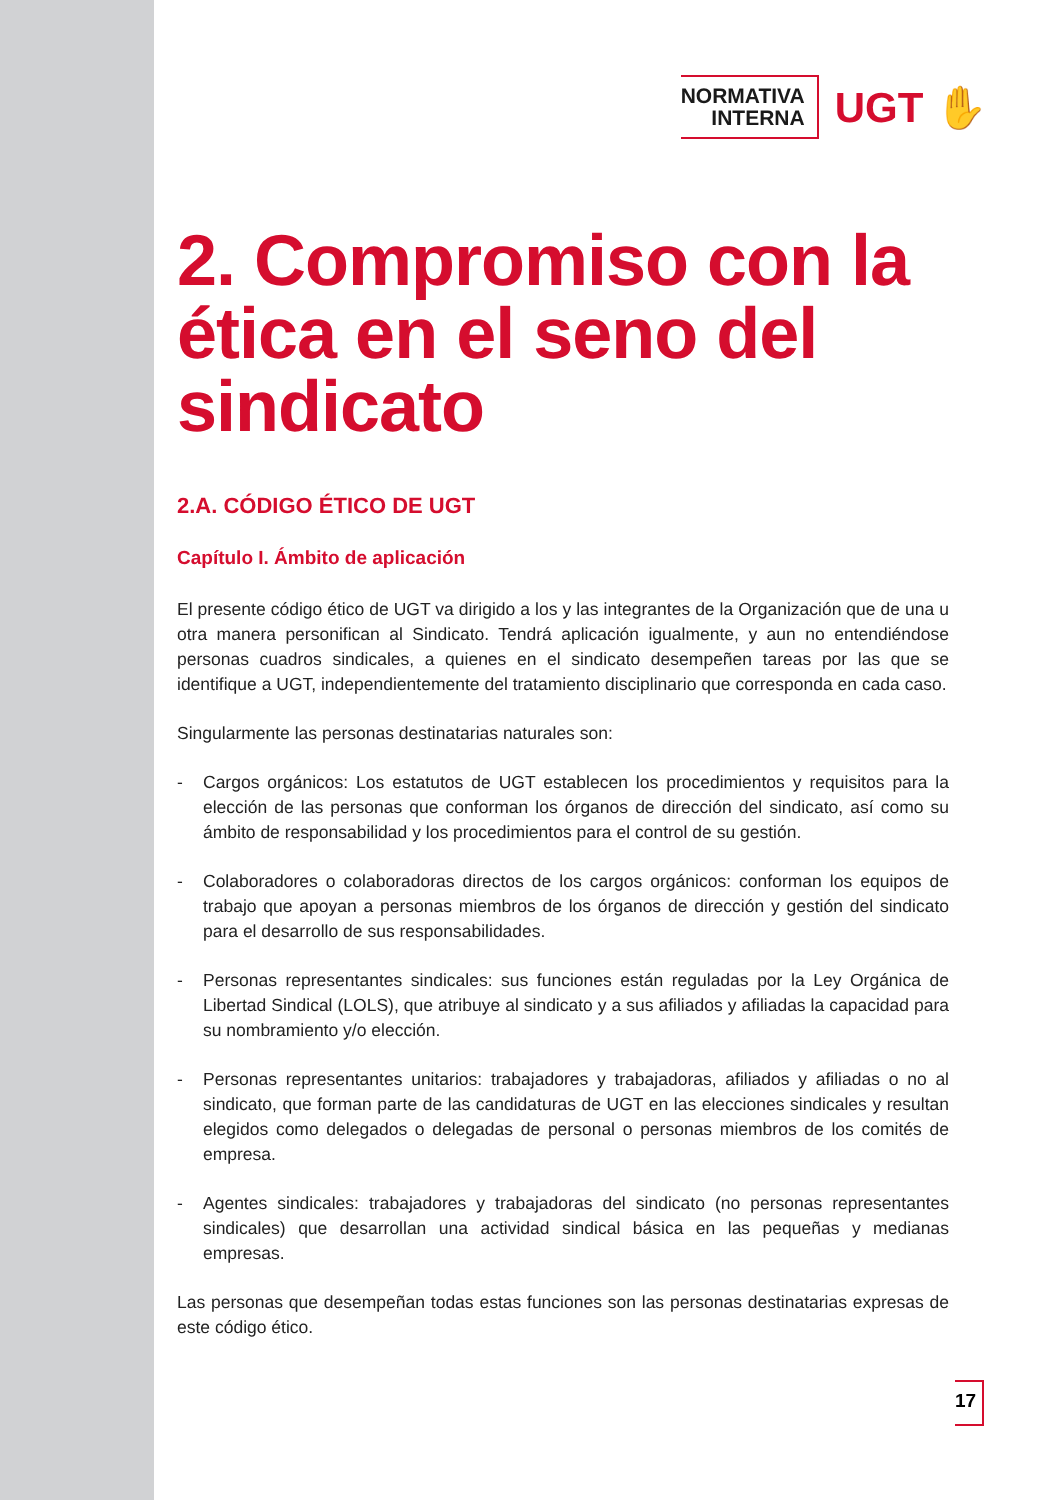NORMATIVA
INTERNA
UGT ✋
2. Compromiso con la ética en el seno del sindicato
2.A. CÓDIGO ÉTICO DE UGT
Capítulo I. Ámbito de aplicación
El presente código ético de UGT va dirigido a los y las integrantes de la Organización que de una u otra manera personifican al Sindicato. Tendrá aplicación igualmente, y aun no entendiéndose personas cuadros sindicales, a quienes en el sindicato desempeñen tareas por las que se identifique a UGT, independientemente del tratamiento disciplinario que corresponda en cada caso.
Singularmente las personas destinatarias naturales son:
- Cargos orgánicos: Los estatutos de UGT establecen los procedimientos y requisitos para la elección de las personas que conforman los órganos de dirección del sindicato, así como su ámbito de responsabilidad y los procedimientos para el control de su gestión.
- Colaboradores o colaboradoras directos de los cargos orgánicos: conforman los equipos de trabajo que apoyan a personas miembros de los órganos de dirección y gestión del sindicato para el desarrollo de sus responsabilidades.
- Personas representantes sindicales: sus funciones están reguladas por la Ley Orgánica de Libertad Sindical (LOLS), que atribuye al sindicato y a sus afiliados y afiliadas la capacidad para su nombramiento y/o elección.
- Personas representantes unitarios: trabajadores y trabajadoras, afiliados y afiliadas o no al sindicato, que forman parte de las candidaturas de UGT en las elecciones sindicales y resultan elegidos como delegados o delegadas de personal o personas miembros de los comités de empresa.
- Agentes sindicales: trabajadores y trabajadoras del sindicato (no personas representantes sindicales) que desarrollan una actividad sindical básica en las pequeñas y medianas empresas.
Las personas que desempeñan todas estas funciones son las personas destinatarias expresas de este código ético.
17